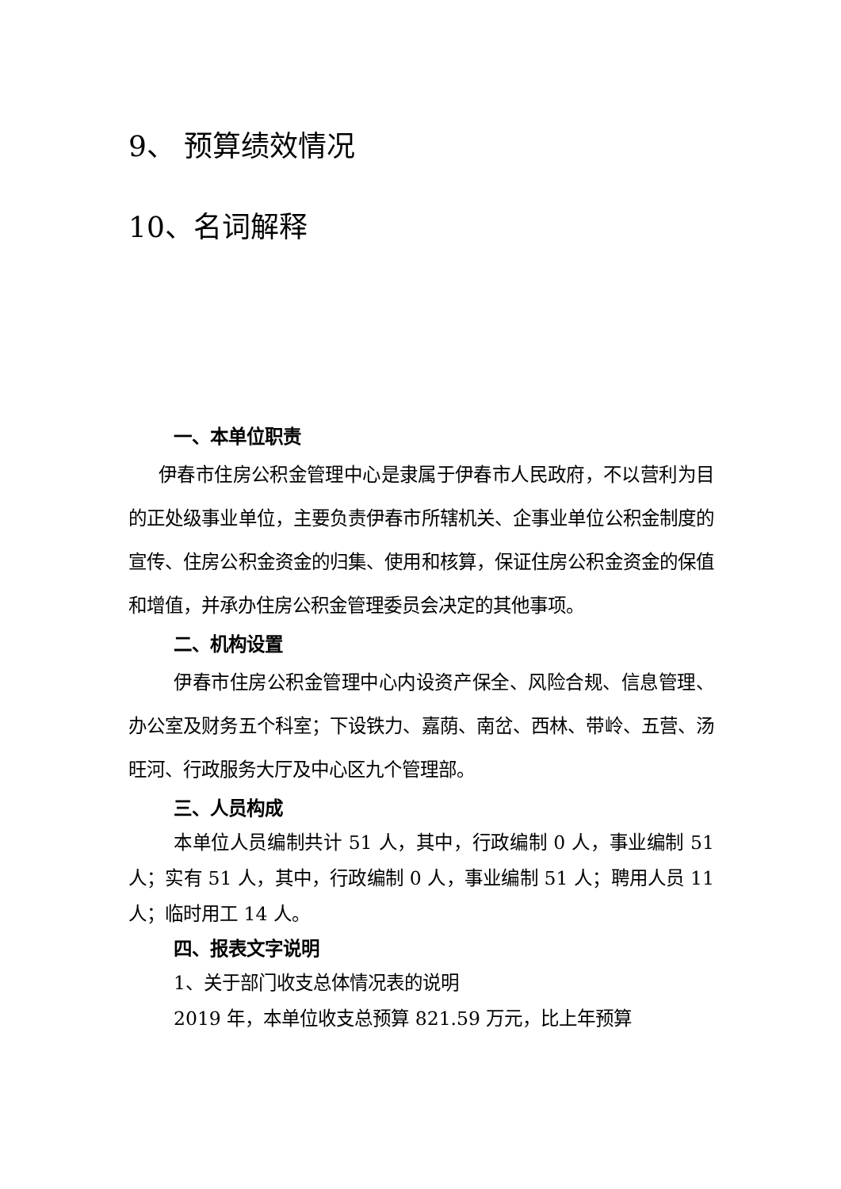9、 预算绩效情况
10、名词解释
一、本单位职责
伊春市住房公积金管理中心是隶属于伊春市人民政府，不以营利为目的正处级事业单位，主要负责伊春市所辖机关、企事业单位公积金制度的宣传、住房公积金资金的归集、使用和核算，保证住房公积金资金的保值和增值，并承办住房公积金管理委员会决定的其他事项。
二、机构设置
伊春市住房公积金管理中心内设资产保全、风险合规、信息管理、办公室及财务五个科室；下设铁力、嘉荫、南岔、西林、带岭、五营、汤旺河、行政服务大厅及中心区九个管理部。
三、人员构成
本单位人员编制共计 51 人，其中，行政编制 0 人，事业编制 51 人；实有 51 人，其中，行政编制 0 人，事业编制 51 人；聘用人员 11 人；临时用工 14 人。
四、报表文字说明
1、关于部门收支总体情况表的说明
2019 年，本单位收支总预算 821.59 万元，比上年预算